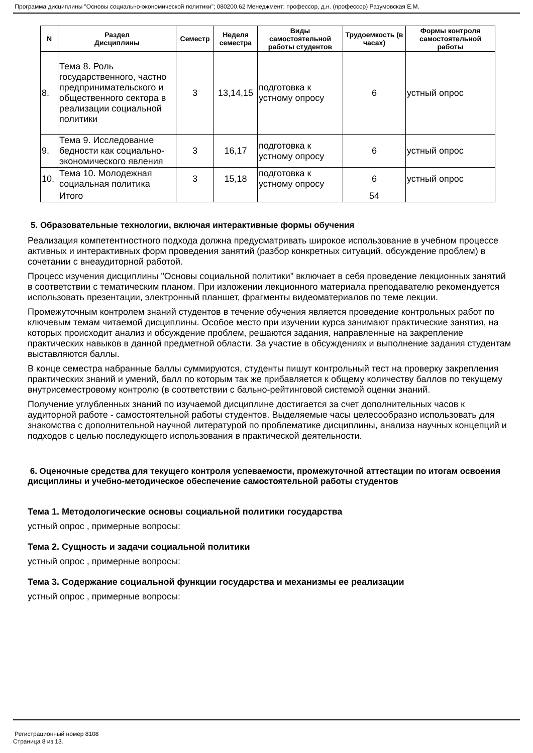Программа дисциплины "Основы социально-экономической политики"; 080200.62 Менеджмент; профессор, д.н. (профессор) Разумовская Е.М.
| N | Раздел Дисциплины | Семестр | Неделя семестра | Виды самостоятельной работы студентов | Трудоемкость (в часах) | Формы контроля самостоятельной работы |
| --- | --- | --- | --- | --- | --- | --- |
| 8. | Тема 8. Роль государственного, частно предпринимательского и общественного сектора в реализации социальной политики | 3 | 13,14,15 | подготовка к устному опросу | 6 | устный опрос |
| 9. | Тема 9. Исследование бедности как социально-экономического явления | 3 | 16,17 | подготовка к устному опросу | 6 | устный опрос |
| 10. | Тема 10. Молодежная социальная политика | 3 | 15,18 | подготовка к устному опросу | 6 | устный опрос |
| | Итого | | | | 54 | |
5. Образовательные технологии, включая интерактивные формы обучения
Реализация компетентностного подхода должна предусматривать широкое использование в учебном процессе активных и интерактивных форм проведения занятий (разбор конкретных ситуаций, обсуждение проблем) в сочетании с внеаудиторной работой.
Процесс изучения дисциплины "Основы социальной политики" включает в себя проведение лекционных занятий в соответствии с тематическим планом. При изложении лекционного материала преподавателю рекомендуется использовать презентации, электронный планшет, фрагменты видеоматериалов по теме лекции.
Промежуточным контролем знаний студентов в течение обучения является проведение контрольных работ по ключевым темам читаемой дисциплины. Особое место при изучении курса занимают практические занятия, на которых происходит анализ и обсуждение проблем, решаются задания, направленные на закрепление практических навыков в данной предметной области. За участие в обсуждениях и выполнение задания студентам выставляются баллы.
В конце семестра набранные баллы суммируются, студенты пишут контрольный тест на проверку закрепления практических знаний и умений, балл по которым так же прибавляется к общему количеству баллов по текущему внутрисеместровому контролю (в соответствии с бально-рейтинговой системой оценки знаний.
Получение углубленных знаний по изучаемой дисциплине достигается за счет дополнительных часов к аудиторной работе - самостоятельной работы студентов. Выделяемые часы целесообразно использовать для знакомства с дополнительной научной литературой по проблематике дисциплины, анализа научных концепций и подходов с целью последующего использования в практической деятельности.
6. Оценочные средства для текущего контроля успеваемости, промежуточной аттестации по итогам освоения дисциплины и учебно-методическое обеспечение самостоятельной работы студентов
Тема 1. Методологические основы социальной политики государства
устный опрос , примерные вопросы:
Тема 2. Сущность и задачи социальной политики
устный опрос , примерные вопросы:
Тема 3. Содержание социальной функции государства и механизмы ее реализации
устный опрос , примерные вопросы:
Регистрационный номер 8108
Страница 8 из 13.